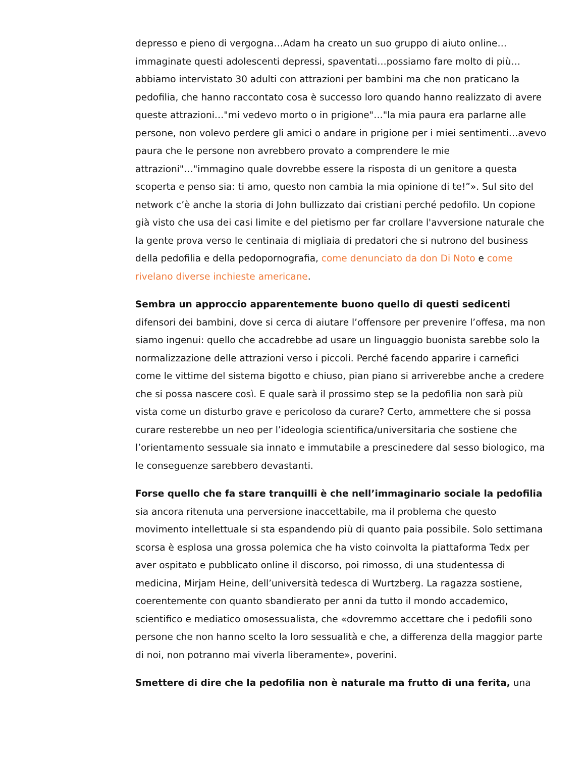depresso e pieno di vergogna…Adam ha creato un suo gruppo di aiuto online…immaginate questi adolescenti depressi, spaventati…possiamo fare molto di più…abbiamo intervistato 30 adulti con attrazioni per bambini ma che non praticano la pedofilia, che hanno raccontato cosa è successo loro quando hanno realizzato di avere queste attrazioni…"mi vedevo morto o in prigione"…"la mia paura era parlarne alle persone, non volevo perdere gli amici o andare in prigione per i miei sentimenti…avevo paura che le persone non avrebbero provato a comprendere le mie attrazioni"…"immagino quale dovrebbe essere la risposta di un genitore a questa scoperta e penso sia: ti amo, questo non cambia la mia opinione di te!”». Sul sito del network c’è anche la storia di John bullizzato dai cristiani perché pedofilo. Un copione già visto che usa dei casi limite e del pietismo per far crollare l'avversione naturale che la gente prova verso le centinaia di migliaia di predatori che si nutrono del business della pedofilia e della pedopornografia, come denunciato da don Di Noto e come rivelano diverse inchieste americane.
Sembra un approccio apparentemente buono quello di questi sedicenti difensori dei bambini, dove si cerca di aiutare l’offensore per prevenire l’offesa, ma non siamo ingenui: quello che accadrebbe ad usare un linguaggio buonista sarebbe solo la normalizzazione delle attrazioni verso i piccoli. Perché facendo apparire i carnefici come le vittime del sistema bigotto e chiuso, pian piano si arriverebbe anche a credere che si possa nascere così. E quale sarà il prossimo step se la pedofilia non sarà più vista come un disturbo grave e pericoloso da curare? Certo, ammettere che si possa curare resterebbe un neo per l’ideologia scientifica/universitaria che sostiene che l’orientamento sessuale sia innato e immutabile a prescinedere dal sesso biologico, ma le conseguenze sarebbero devastanti.
Forse quello che fa stare tranquilli è che nell’immaginario sociale la pedofilia sia ancora ritenuta una perversione inaccettabile, ma il problema che questo movimento intellettuale si sta espandendo più di quanto paia possibile. Solo settimana scorsa è esplosa una grossa polemica che ha visto coinvolta la piattaforma Tedx per aver ospitato e pubblicato online il discorso, poi rimosso, di una studentessa di medicina, Mirjam Heine, dell’università tedesca di Wurtzberg. La ragazza sostiene, coerentemente con quanto sbandierato per anni da tutto il mondo accademico, scientifico e mediatico omosessualista, che «dovremmo accettare che i pedofili sono persone che non hanno scelto la loro sessualità e che, a differenza della maggior parte di noi, non potranno mai viverla liberamente», poverini.
Smettere di dire che la pedofilia non è naturale ma frutto di una ferita, una